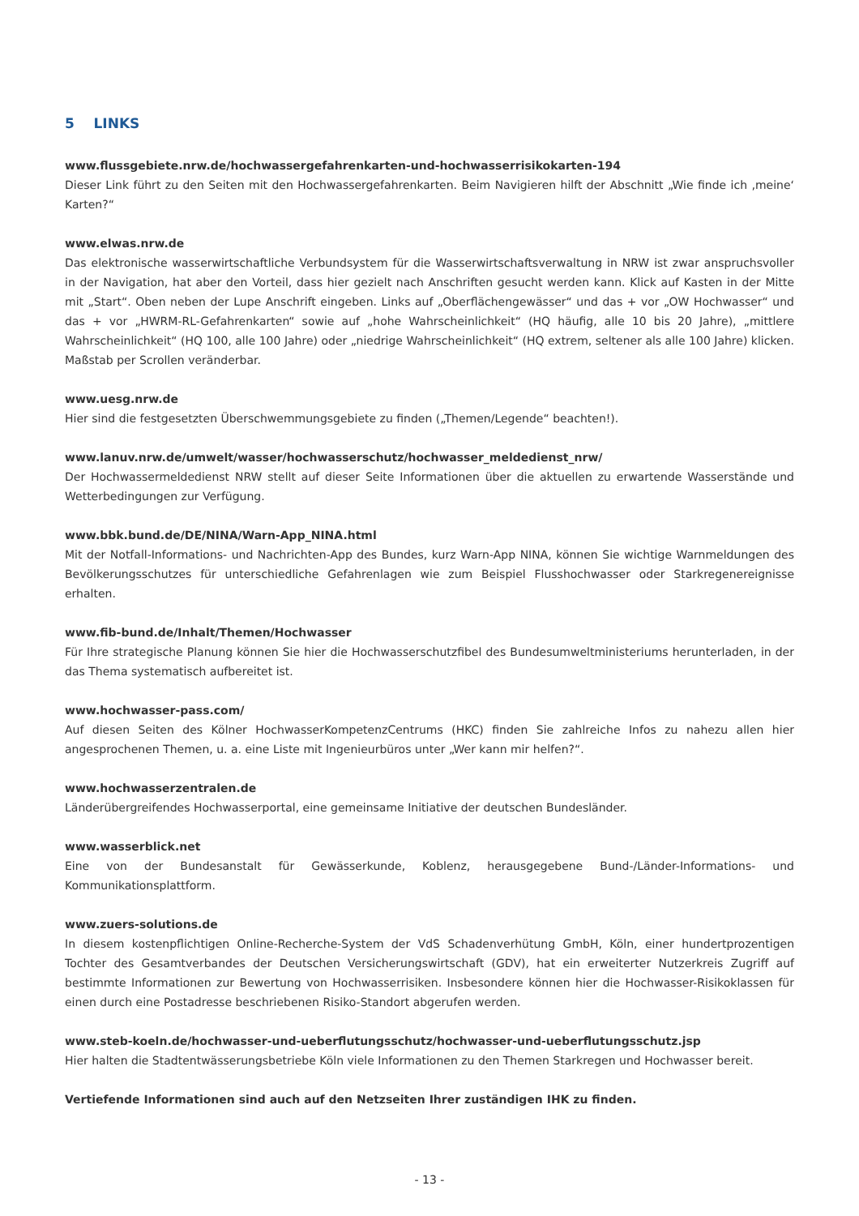5 LINKS
www.flussgebiete.nrw.de/hochwassergefahrenkarten-und-hochwasserrisikokarten-194
Dieser Link führt zu den Seiten mit den Hochwassergefahrenkarten. Beim Navigieren hilft der Abschnitt „Wie finde ich ‚meine‘ Karten?“
www.elwas.nrw.de
Das elektronische wasserwirtschaftliche Verbundsystem für die Wasserwirtschaftsverwaltung in NRW ist zwar anspruchsvoller in der Navigation, hat aber den Vorteil, dass hier gezielt nach Anschriften gesucht werden kann. Klick auf Kasten in der Mitte mit „Start“. Oben neben der Lupe Anschrift eingeben. Links auf „Oberflächengewässer“ und das + vor „OW Hochwasser“ und das + vor „HWRM-RL-Gefahrenkarten“ sowie auf „hohe Wahrscheinlichkeit“ (HQ häufig, alle 10 bis 20 Jahre), „mittlere Wahrscheinlichkeit“ (HQ 100, alle 100 Jahre) oder „niedrige Wahrscheinlichkeit“ (HQ extrem, seltener als alle 100 Jahre) klicken. Maßstab per Scrollen veränderbar.
www.uesg.nrw.de
Hier sind die festgesetzten Überschwemmungsgebiete zu finden („Themen/Legende“ beachten!).
www.lanuv.nrw.de/umwelt/wasser/hochwasserschutz/hochwasser_meldedienst_nrw/
Der Hochwassermeldedienst NRW stellt auf dieser Seite Informationen über die aktuellen zu erwartende Wasserstände und Wetterbedingungen zur Verfügung.
www.bbk.bund.de/DE/NINA/Warn-App_NINA.html
Mit der Notfall-Informations- und Nachrichten-App des Bundes, kurz Warn-App NINA, können Sie wichtige Warnmeldungen des Bevölkerungsschutzes für unterschiedliche Gefahrenlagen wie zum Beispiel Flusshochwasser oder Starkregenereignisse erhalten.
www.fib-bund.de/Inhalt/Themen/Hochwasser
Für Ihre strategische Planung können Sie hier die Hochwasserschutzfibel des Bundesumweltministeriums herunterladen, in der das Thema systematisch aufbereitet ist.
www.hochwasser-pass.com/
Auf diesen Seiten des Kölner HochwasserKompetenzCentrums (HKC) finden Sie zahlreiche Infos zu nahezu allen hier angesprochenen Themen, u. a. eine Liste mit Ingenieurbüros unter „Wer kann mir helfen?“.
www.hochwasserzentralen.de
Länderübergreifendes Hochwasserportal, eine gemeinsame Initiative der deutschen Bundesländer.
www.wasserblick.net
Eine von der Bundesanstalt für Gewässerkunde, Koblenz, herausgegebene Bund-/Länder-Informations- und Kommunikationsplattform.
www.zuers-solutions.de
In diesem kostenpflichtigen Online-Recherche-System der VdS Schadenverhütung GmbH, Köln, einer hundertprozentigen Tochter des Gesamtverbandes der Deutschen Versicherungswirtschaft (GDV), hat ein erweiterter Nutzerkreis Zugriff auf bestimmte Informationen zur Bewertung von Hochwasserrisiken. Insbesondere können hier die Hochwasser-Risikoklassen für einen durch eine Postadresse beschriebenen Risiko-Standort abgerufen werden.
www.steb-koeln.de/hochwasser-und-ueberflutungsschutz/hochwasser-und-ueberflutungsschutz.jsp
Hier halten die Stadtentwässerungsbetriebe Köln viele Informationen zu den Themen Starkregen und Hochwasser bereit.
Vertiefende Informationen sind auch auf den Netzseiten Ihrer zuständigen IHK zu finden.
- 13 -